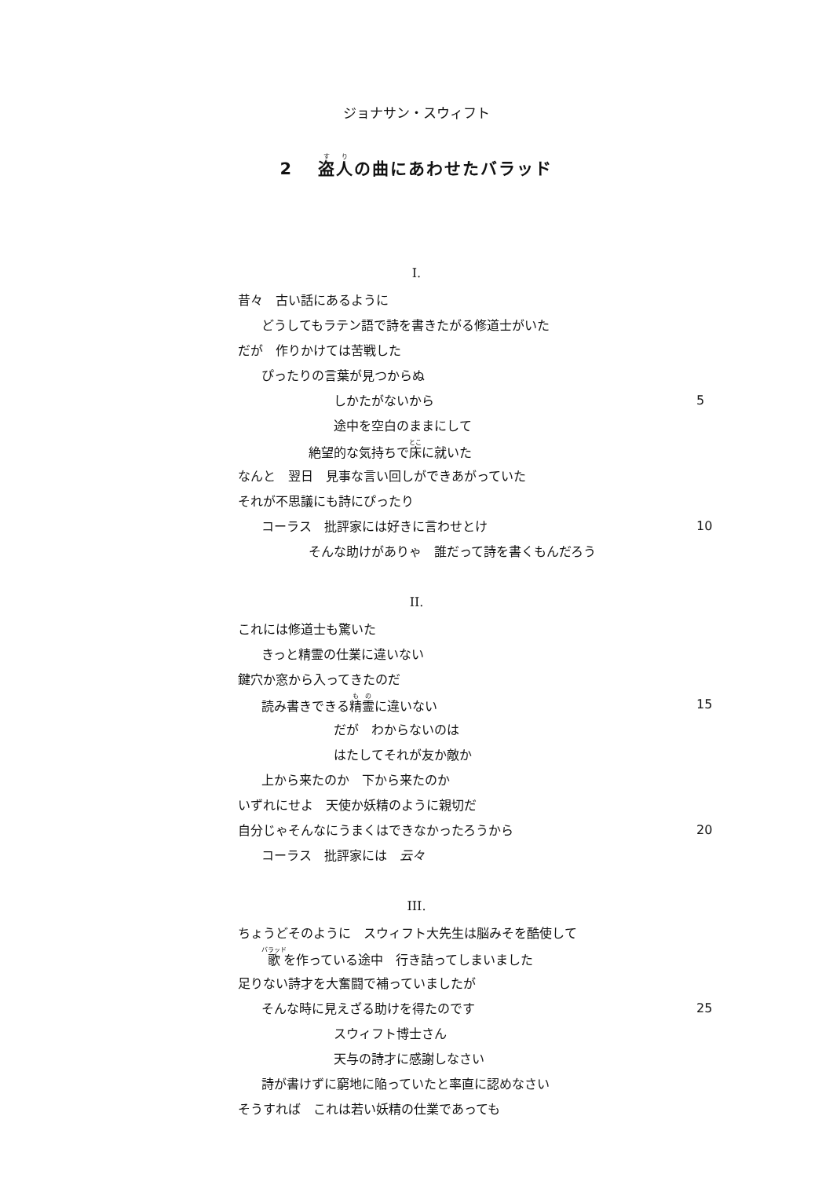ジョナサン・スウィフト
2　 盗人の曲にあわせたバラッド
I.
昔々　古い話にあるように
どうしてもラテン語で詩を書きたがる修道士がいた
だが　作りかけては苦戦した
ぴったりの言葉が見つからぬ
しかたがないから 5
途中を空白のままにして
絶望的な気持ちで床に就いた
なんと　翌日　見事な言い回しができあがっていた
それが不思議にも詩にぴったり
コーラス　批評家には好きに言わせとけ 10
そんな助けがありゃ　誰だって詩を書くもんだろう
II.
これには修道士も驚いた
きっと精霊の仕業に違いない
鍵穴か窓から入ってきたのだ
読み書きできる精霊に違いない 15
だが　わからないのは
はたしてそれが友か敵か
上から来たのか　下から来たのか
いずれにせよ　天使か妖精のように親切だ
自分じゃそんなにうまくはできなかったろうから 20
コーラス　批評家には　云々
III.
ちょうどそのように　スウィフト大先生は脳みそを酷使して
歌を作っている途中　行き詰ってしまいました
足りない詩才を大奮闘で補っていましたが
そんな時に見えざる助けを得たのです 25
スウィフト博士さん
天与の詩才に感謝しなさい
詩が書けずに窮地に陥っていたと率直に認めなさい
そうすれば　これは若い妖精の仕業であっても